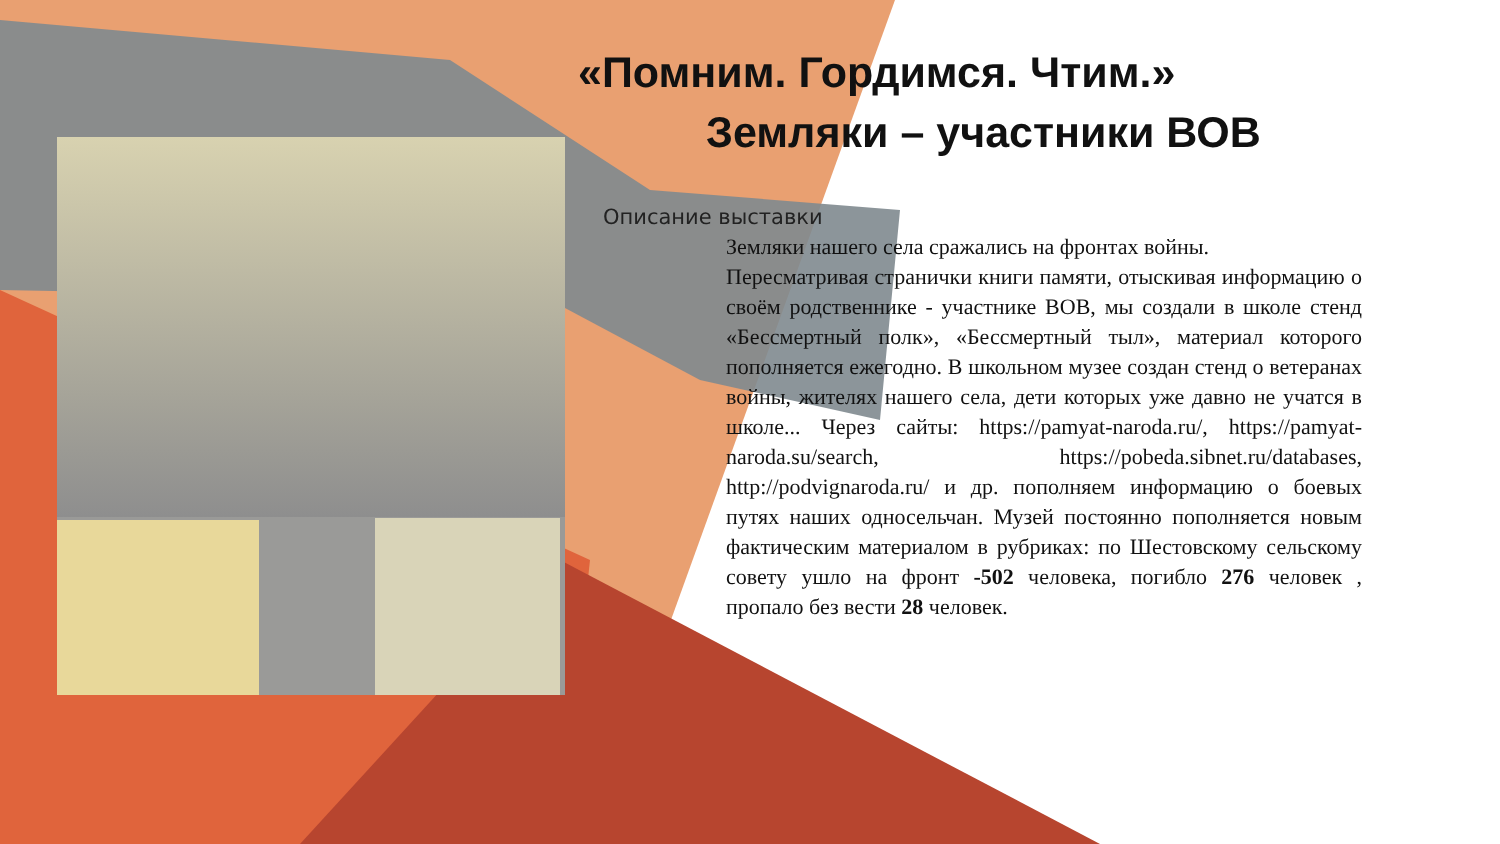«Помним. Гордимся. Чтим.»
Земляки – участники ВОВ
Описание выставки
Земляки нашего села сражались на фронтах войны.
Пересматривая странички книги памяти, отыскивая информацию о своём родственнике - участнике ВОВ, мы создали в школе стенд «Бессмертный полк», «Бессмертный тыл», материал которого пополняется ежегодно. В школьном музее создан стенд о ветеранах войны, жителях нашего села, дети которых уже давно не учатся в школе... Через сайты: https://pamyat-naroda.ru/, https://pamyat-naroda.su/search, https://pobeda.sibnet.ru/databases, http://podvignaroda.ru/ и др. пополняем информацию о боевых путях наших односельчан. Музей постоянно пополняется новым фактическим материалом в рубриках: по Шестовскому сельскому совету ушло на фронт -502 человека, погибло 276 человек , пропало без вести 28 человек.